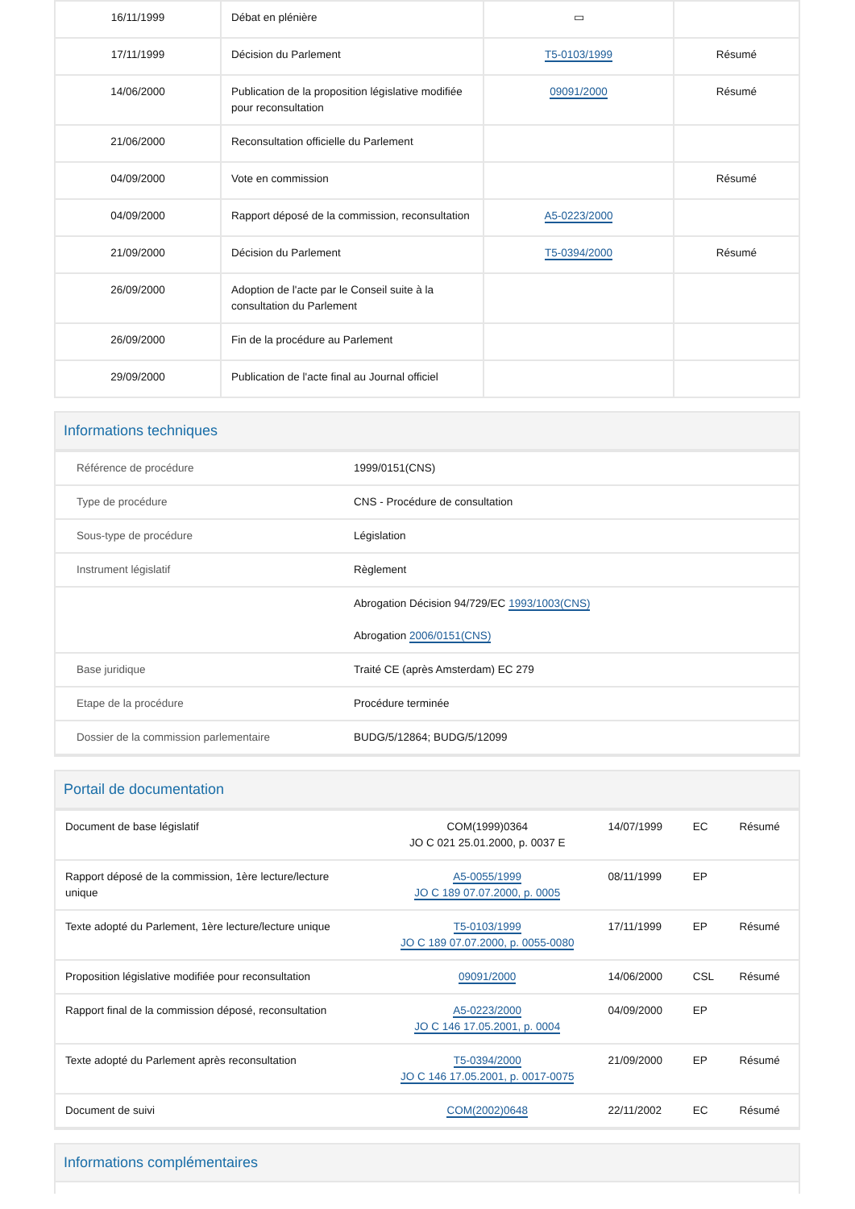| 16/11/1999 | Débat en plénière | ▭ | |
| 17/11/1999 | Décision du Parlement | T5-0103/1999 | Résumé |
| 14/06/2000 | Publication de la proposition législative modifiée pour reconsultation | 09091/2000 | Résumé |
| 21/06/2000 | Reconsultation officielle du Parlement | | |
| 04/09/2000 | Vote en commission | | Résumé |
| 04/09/2000 | Rapport déposé de la commission, reconsultation | A5-0223/2000 | |
| 21/09/2000 | Décision du Parlement | T5-0394/2000 | Résumé |
| 26/09/2000 | Adoption de l'acte par le Conseil suite à la consultation du Parlement | | |
| 26/09/2000 | Fin de la procédure au Parlement | | |
| 29/09/2000 | Publication de l'acte final au Journal officiel | | |
Informations techniques
| Référence de procédure | 1999/0151(CNS) |
| Type de procédure | CNS - Procédure de consultation |
| Sous-type de procédure | Législation |
| Instrument législatif | Règlement |
| | Abrogation Décision 94/729/EC 1993/1003(CNS) Abrogation 2006/0151(CNS) |
| Base juridique | Traité CE (après Amsterdam) EC 279 |
| Etape de la procédure | Procédure terminée |
| Dossier de la commission parlementaire | BUDG/5/12864; BUDG/5/12099 |
Portail de documentation
| Document de base législatif | | COM(1999)0364 JO C 021 25.01.2000, p. 0037 E | 14/07/1999 | EC | Résumé |
| Rapport déposé de la commission, 1ère lecture/lecture unique | | A5-0055/1999 JO C 189 07.07.2000, p. 0005 | 08/11/1999 | EP | |
| Texte adopté du Parlement, 1ère lecture/lecture unique | | T5-0103/1999 JO C 189 07.07.2000, p. 0055-0080 | 17/11/1999 | EP | Résumé |
| Proposition législative modifiée pour reconsultation | | 09091/2000 | 14/06/2000 | CSL | Résumé |
| Rapport final de la commission déposé, reconsultation | | A5-0223/2000 JO C 146 17.05.2001, p. 0004 | 04/09/2000 | EP | |
| Texte adopté du Parlement après reconsultation | | T5-0394/2000 JO C 146 17.05.2001, p. 0017-0075 | 21/09/2000 | EP | Résumé |
| Document de suivi | | COM(2002)0648 | 22/11/2002 | EC | Résumé |
Informations complémentaires